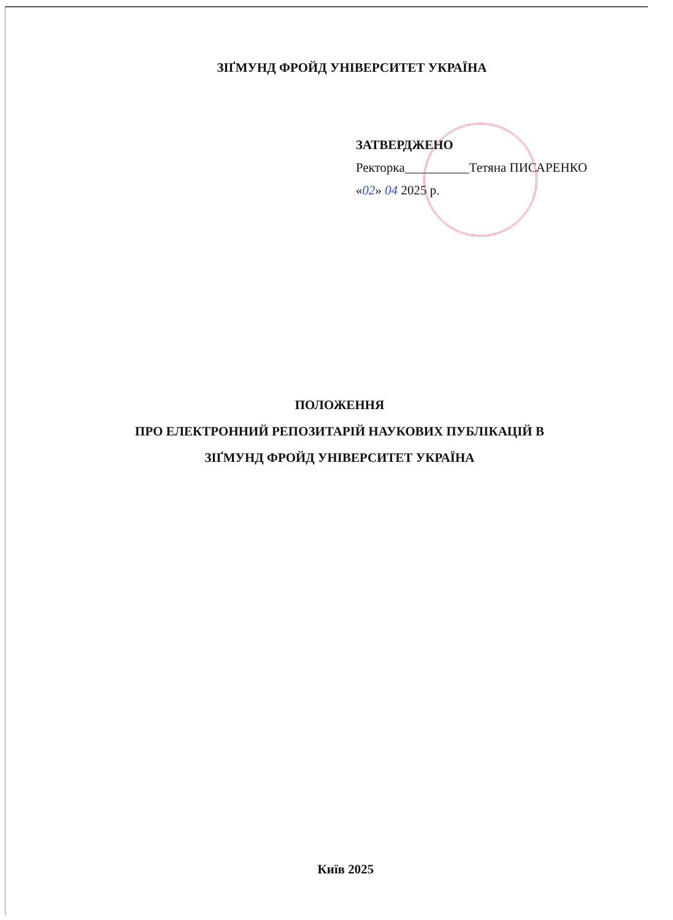ЗІҐМУНД ФРОЙД УНІВЕРСИТЕТ УКРАЇНА
ЗАТВЕРДЖЕНО
Ректорка__________Тетяна ПИСАРЕНКО
«02» 04 2025 р.
ПОЛОЖЕННЯ
ПРО ЕЛЕКТРОННИЙ РЕПОЗИТАРІЙ НАУКОВИХ ПУБЛІКАЦІЙ В
ЗІҐМУНД ФРОЙД УНІВЕРСИТЕТ УКРАЇНА
Київ 2025